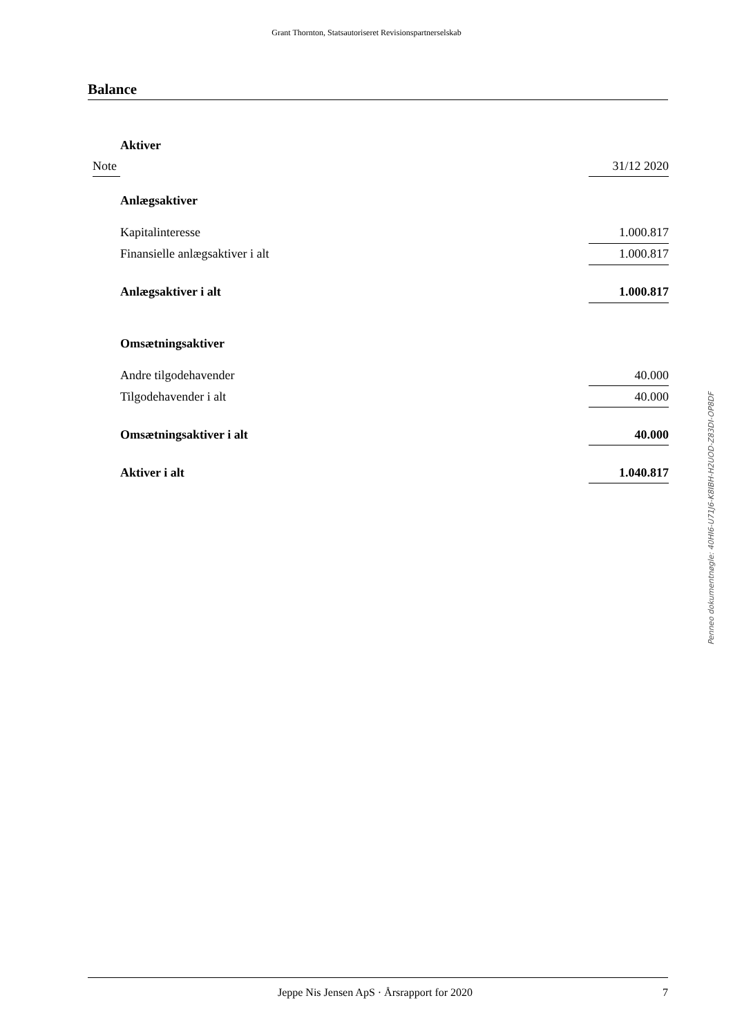Grant Thornton, Statsautoriseret Revisionspartnerselskab
Balance
| | Aktiver | |
| Note | | 31/12 2020 |
| | Anlægsaktiver | |
| | Kapitalinteresse | 1.000.817 |
| | Finansielle anlægsaktiver i alt | 1.000.817 |
| | Anlægsaktiver i alt | 1.000.817 |
| | Omsætningsaktiver | |
| | Andre tilgodehavender | 40.000 |
| | Tilgodehavender i alt | 40.000 |
| | Omsætningsaktiver i alt | 40.000 |
| | Aktiver i alt | 1.040.817 |
Penneo dokumentnøgle: 40HI6-U71J6-K8IBH-H2UOD-Z83DI-OP8DF
Jeppe Nis Jensen ApS · Årsrapport for 2020 7